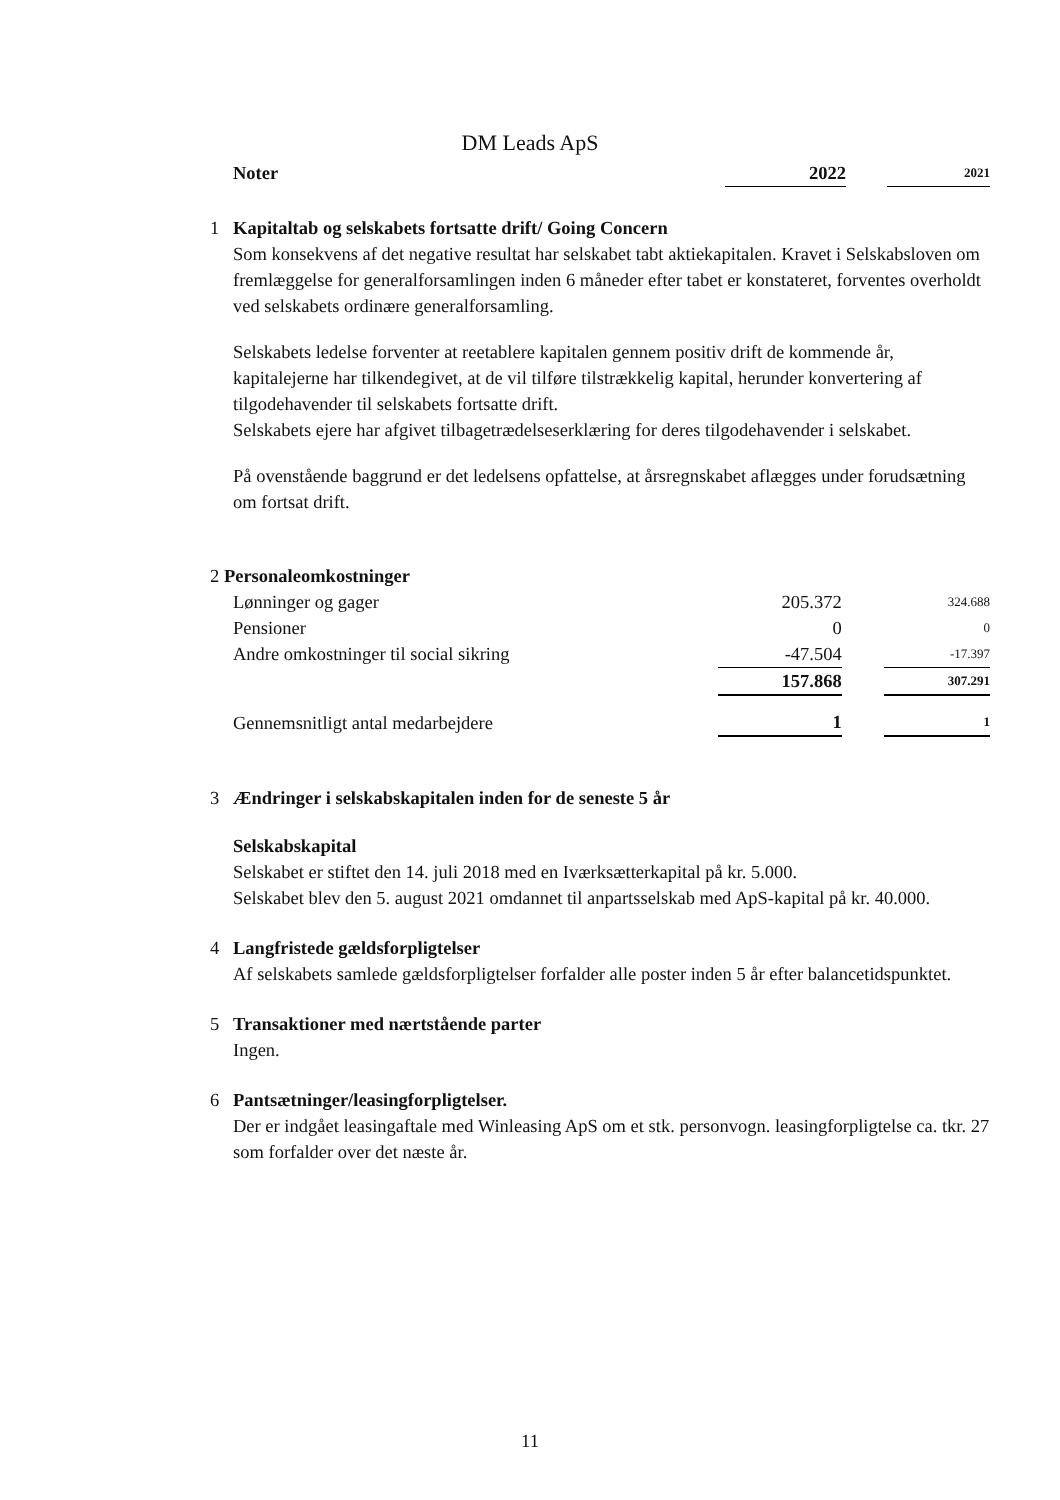DM Leads ApS
| Noter | 2022 | | 2021 |
1 Kapitaltab og selskabets fortsatte drift/ Going Concern
Som konsekvens af det negative resultat har selskabet tabt aktiekapitalen. Kravet i Selskabsloven om fremlæggelse for generalforsamlingen inden 6 måneder efter tabet er konstateret, forventes overholdt ved selskabets ordinære generalforsamling.
Selskabets ledelse forventer at reetablere kapitalen gennem positiv drift de kommende år, kapitalejerne har tilkendegivet, at de vil tilføre tilstrækkelig kapital, herunder konvertering af tilgodehavender til selskabets fortsatte drift.
Selskabets ejere har afgivet tilbagetrædelseserklæring for deres tilgodehavender i selskabet.
På ovenstående baggrund er det ledelsens opfattelse, at årsregnskabet aflægges under forudsætning om fortsat drift.
| 2 Personaleomkostninger | | | |
| Lønninger og gager | 205.372 | | 324.688 |
| Pensioner | 0 | | 0 |
| Andre omkostninger til social sikring | -47.504 | | -17.397 |
| | 157.868 | | 307.291 |
| Gennemsnitligt antal medarbejdere | 1 | | 1 |
3 Ændringer i selskabskapitalen inden for de seneste 5 år
Selskabskapital
Selskabet er stiftet den 14. juli 2018 med en Iværksætterkapital på kr. 5.000.
Selskabet blev den 5. august 2021 omdannet til anpartsselskab med ApS-kapital på kr. 40.000.
4 Langfristede gældsforpligtelser
Af selskabets samlede gældsforpligtelser forfalder alle poster inden 5 år efter balancetidspunktet.
5 Transaktioner med nærtstående parter
Ingen.
6 Pantsætninger/leasingforpligtelser.
Der er indgået leasingaftale med Winleasing ApS om et stk. personvogn. leasingforpligtelse ca. tkr. 27 som forfalder over det næste år.
11